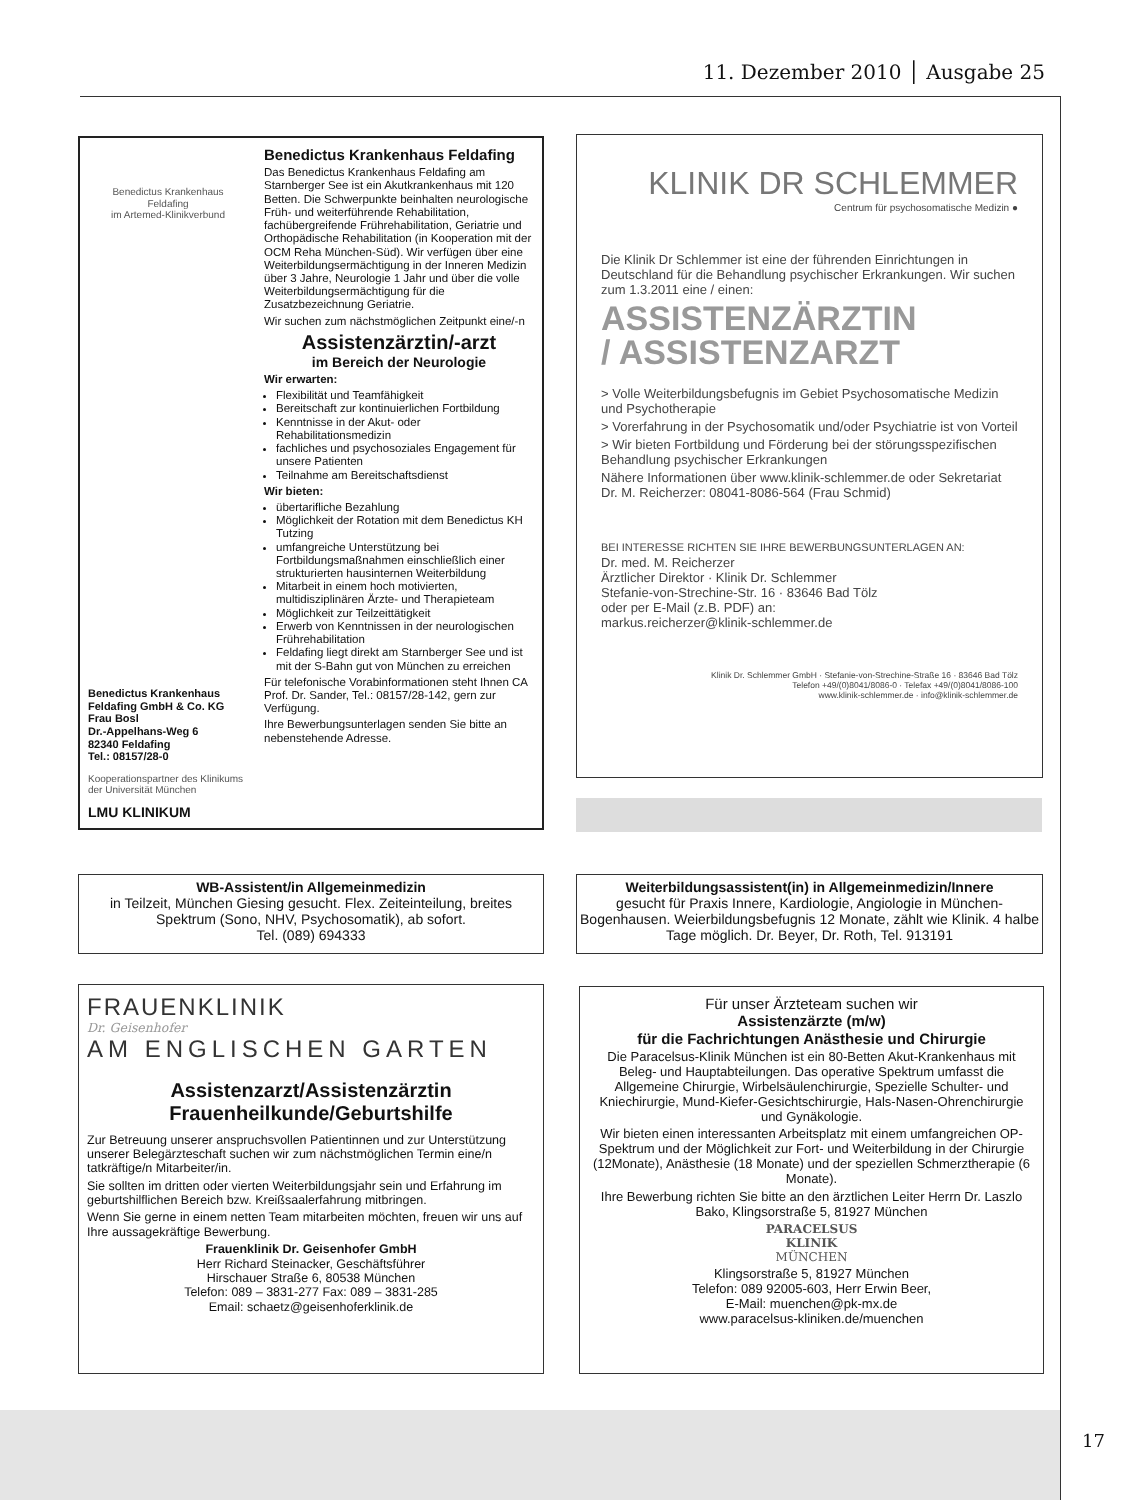11. Dezember 2010 │ Ausgabe 25
Benedictus Krankenhaus
Feldafing
im Artemed-Klinikverbund
Benedictus Krankenhaus Feldafing GmbH & Co. KG
Frau Bosl
Dr.-Appelhans-Weg 6
82340 Feldafing
Tel.: 08157/28-0
Kooperationspartner des Klinikums der Universität München
LMU KLINIKUM
Benedictus Krankenhaus Feldafing
Das Benedictus Krankenhaus Feldafing am Starnberger See ist ein Akutkrankenhaus mit 120 Betten. Die Schwerpunkte beinhalten neurologische Früh- und weiterführende Rehabilitation, fachübergreifende Frührehabilitation, Geriatrie und Orthopädische Rehabilitation (in Kooperation mit der OCM Reha München-Süd). Wir verfügen über eine Weiterbildungsermächtigung in der Inneren Medizin über 3 Jahre, Neurologie 1 Jahr und über die volle Weiterbildungsermächtigung für die Zusatzbezeichnung Geriatrie.
Wir suchen zum nächstmöglichen Zeitpunkt eine/-n
Assistenzärztin/-arzt
im Bereich der Neurologie
Wir erwarten:
Flexibilität und Teamfähigkeit
Bereitschaft zur kontinuierlichen Fortbildung
Kenntnisse in der Akut- oder Rehabilitationsmedizin
fachliches und psychosoziales Engagement für unsere Patienten
Teilnahme am Bereitschaftsdienst
Wir bieten:
übertarifliche Bezahlung
Möglichkeit der Rotation mit dem Benedictus KH Tutzing
umfangreiche Unterstützung bei Fortbildungsmaßnahmen einschließlich einer strukturierten hausinternen Weiterbildung
Mitarbeit in einem hoch motivierten, multidisziplinären Ärzte- und Therapieteam
Möglichkeit zur Teilzeittätigkeit
Erwerb von Kenntnissen in der neurologischen Frührehabilitation
Feldafing liegt direkt am Starnberger See und ist mit der S-Bahn gut von München zu erreichen
Für telefonische Vorabinformationen steht Ihnen CA Prof. Dr. Sander, Tel.: 08157/28-142, gern zur Verfügung.
Ihre Bewerbungsunterlagen senden Sie bitte an nebenstehende Adresse.
KLINIK DR SCHLEMMER
Centrum für psychosomatische Medizin ●
Die Klinik Dr Schlemmer ist eine der führenden Einrichtungen in Deutschland für die Behandlung psychischer Erkrankungen. Wir suchen zum 1.3.2011 eine / einen:
ASSISTENZÄRZTIN
/ ASSISTENZARZT
> Volle Weiterbildungsbefugnis im Gebiet Psychosomatische Medizin und Psychotherapie
> Vorerfahrung in der Psychosomatik und/oder Psychiatrie ist von Vorteil
> Wir bieten Fortbildung und Förderung bei der störungsspezifischen Behandlung psychischer Erkrankungen
Nähere Informationen über www.klinik-schlemmer.de oder Sekretariat Dr. M. Reicherzer: 08041-8086-564 (Frau Schmid)
BEI INTERESSE RICHTEN SIE IHRE BEWERBUNGSUNTERLAGEN AN:
Dr. med. M. Reicherzer
Ärztlicher Direktor · Klinik Dr. Schlemmer
Stefanie-von-Strechine-Str. 16 · 83646 Bad Tölz
oder per E-Mail (z.B. PDF) an:
markus.reicherzer@klinik-schlemmer.de
Klinik Dr. Schlemmer GmbH · Stefanie-von-Strechine-Straße 16 · 83646 Bad Tölz
Telefon +49/(0)8041/8086-0 · Telefax +49/(0)8041/8086-100
www.klinik-schlemmer.de · info@klinik-schlemmer.de
WB-Assistent/in Allgemeinmedizin
in Teilzeit, München Giesing gesucht. Flex. Zeiteinteilung, breites Spektrum (Sono, NHV, Psychosomatik), ab sofort.
Tel. (089) 694333
Weiterbildungsassistent(in) in Allgemeinmedizin/Innere
gesucht für Praxis Innere, Kardiologie, Angiologie in München-Bogenhausen. Weierbildungsbefugnis 12 Monate, zählt wie Klinik. 4 halbe Tage möglich. Dr. Beyer, Dr. Roth, Tel. 913191
FRAUENKLINIK
Dr. Geisenhofer
AM ENGLISCHEN GARTEN
Assistenzarzt/Assistenzärztin
Frauenheilkunde/Geburtshilfe
Zur Betreuung unserer anspruchsvollen Patientinnen und zur Unterstützung unserer Belegärzteschaft suchen wir zum nächstmöglichen Termin eine/n tatkräftige/n Mitarbeiter/in.
Sie sollten im dritten oder vierten Weiterbildungsjahr sein und Erfahrung im geburtshilflichen Bereich bzw. Kreißsaalerfahrung mitbringen.
Wenn Sie gerne in einem netten Team mitarbeiten möchten, freuen wir uns auf Ihre aussagekräftige Bewerbung.
Frauenklinik Dr. Geisenhofer GmbH
Herr Richard Steinacker, Geschäftsführer
Hirschauer Straße 6, 80538 München
Telefon: 089 – 3831-277 Fax: 089 – 3831-285
Email: schaetz@geisenhoferklinik.de
Für unser Ärzteteam suchen wir
Assistenzärzte (m/w)
für die Fachrichtungen Anästhesie und Chirurgie
Die Paracelsus-Klinik München ist ein 80-Betten Akut-Krankenhaus mit Beleg- und Hauptabteilungen. Das operative Spektrum umfasst die Allgemeine Chirurgie, Wirbelsäulenchirurgie, Spezielle Schulter- und Kniechirurgie, Mund-Kiefer-Gesichtschirurgie, Hals-Nasen-Ohrenchirurgie und Gynäkologie.
Wir bieten einen interessanten Arbeitsplatz mit einem umfangreichen OP-Spektrum und der Möglichkeit zur Fort- und Weiterbildung in der Chirurgie (12Monate), Anästhesie (18 Monate) und der speziellen Schmerztherapie (6 Monate).
Ihre Bewerbung richten Sie bitte an den ärztlichen Leiter Herrn Dr. Laszlo Bako, Klingsorstraße 5, 81927 München
PARACELSUS
KLINIK
MÜNCHEN
Klingsorstraße 5, 81927 München
Telefon: 089 92005-603, Herr Erwin Beer,
E-Mail: muenchen@pk-mx.de
www.paracelsus-kliniken.de/muenchen
17